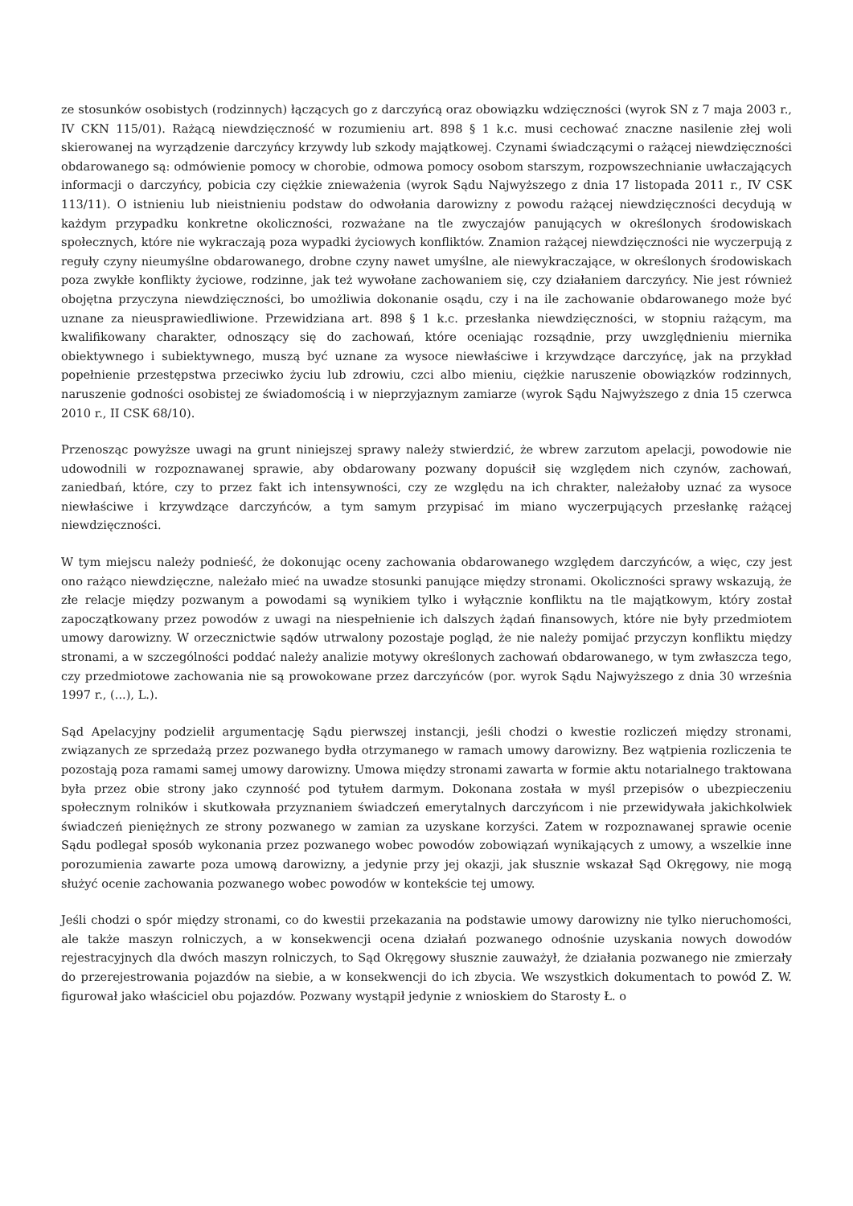ze stosunków osobistych (rodzinnych) łączących go z darczyńcą oraz obowiązku wdzięczności (wyrok SN z 7 maja 2003 r., IV CKN 115/01). Rażącą niewdzięczność w rozumieniu art. 898 § 1 k.c. musi cechować znaczne nasilenie złej woli skierowanej na wyrządzenie darczyńcy krzywdy lub szkody majątkowej. Czynami świadczącymi o rażącej niewdzięczności obdarowanego są: odmówienie pomocy w chorobie, odmowa pomocy osobom starszym, rozpowszechnianie uwłaczających informacji o darczyńcy, pobicia czy ciężkie znieważenia (wyrok Sądu Najwyższego z dnia 17 listopada 2011 r., IV CSK 113/11). O istnieniu lub nieistnieniu podstaw do odwołania darowizny z powodu rażącej niewdzięczności decydują w każdym przypadku konkretne okoliczności, rozważane na tle zwyczajów panujących w określonych środowiskach społecznych, które nie wykraczają poza wypadki życiowych konfliktów. Znamion rażącej niewdzięczności nie wyczerpują z reguły czyny nieumyślne obdarowanego, drobne czyny nawet umyślne, ale niewykraczające, w określonych środowiskach poza zwykłe konflikty życiowe, rodzinne, jak też wywołane zachowaniem się, czy działaniem darczyńcy. Nie jest również obojętna przyczyna niewdzięczności, bo umożliwia dokonanie osądu, czy i na ile zachowanie obdarowanego może być uznane za nieusprawiedliwione. Przewidziana art. 898 § 1 k.c. przesłanka niewdzięczności, w stopniu rażącym, ma kwalifikowany charakter, odnoszący się do zachowań, które oceniając rozsądnie, przy uwzględnieniu miernika obiektywnego i subiektywnego, muszą być uznane za wysoce niewłaściwe i krzywdzące darczyńcę, jak na przykład popełnienie przestępstwa przeciwko życiu lub zdrowiu, czci albo mieniu, ciężkie naruszenie obowiązków rodzinnych, naruszenie godności osobistej ze świadomością i w nieprzyjaznym zamiarze (wyrok Sądu Najwyższego z dnia 15 czerwca 2010 r., II CSK 68/10).
Przenosząc powyższe uwagi na grunt niniejszej sprawy należy stwierdzić, że wbrew zarzutom apelacji, powodowie nie udowodnili w rozpoznawanej sprawie, aby obdarowany pozwany dopuścił się względem nich czynów, zachowań, zaniedbań, które, czy to przez fakt ich intensywności, czy ze względu na ich chrakter, należałoby uznać za wysoce niewłaściwe i krzywdzące darczyńców, a tym samym przypisać im miano wyczerpujących przesłankę rażącej niewdzięczności.
W tym miejscu należy podnieść, że dokonując oceny zachowania obdarowanego względem darczyńców, a więc, czy jest ono rażąco niewdzięczne, należało mieć na uwadze stosunki panujące między stronami. Okoliczności sprawy wskazują, że złe relacje między pozwanym a powodami są wynikiem tylko i wyłącznie konfliktu na tle majątkowym, który został zapoczątkowany przez powodów z uwagi na niespełnienie ich dalszych żądań finansowych, które nie były przedmiotem umowy darowizny. W orzecznictwie sądów utrwalony pozostaje pogląd, że nie należy pomijać przyczyn konfliktu między stronami, a w szczególności poddać należy analizie motywy określonych zachowań obdarowanego, w tym zwłaszcza tego, czy przedmiotowe zachowania nie są prowokowane przez darczyńców (por. wyrok Sądu Najwyższego z dnia 30 września 1997 r., (...), L.).
Sąd Apelacyjny podzielił argumentację Sądu pierwszej instancji, jeśli chodzi o kwestie rozliczeń między stronami, związanych ze sprzedażą przez pozwanego bydła otrzymanego w ramach umowy darowizny. Bez wątpienia rozliczenia te pozostają poza ramami samej umowy darowizny. Umowa między stronami zawarta w formie aktu notarialnego traktowana była przez obie strony jako czynność pod tytułem darmym. Dokonana została w myśl przepisów o ubezpieczeniu społecznym rolników i skutkowała przyznaniem świadczeń emerytalnych darczyńcom i nie przewidywała jakichkolwiek świadczeń pieniężnych ze strony pozwanego w zamian za uzyskane korzyści. Zatem w rozpoznawanej sprawie ocenie Sądu podlegał sposób wykonania przez pozwanego wobec powodów zobowiązań wynikających z umowy, a wszelkie inne porozumienia zawarte poza umową darowizny, a jedynie przy jej okazji, jak słusznie wskazał Sąd Okręgowy, nie mogą służyć ocenie zachowania pozwanego wobec powodów w kontekście tej umowy.
Jeśli chodzi o spór między stronami, co do kwestii przekazania na podstawie umowy darowizny nie tylko nieruchomości, ale także maszyn rolniczych, a w konsekwencji ocena działań pozwanego odnośnie uzyskania nowych dowodów rejestracyjnych dla dwóch maszyn rolniczych, to Sąd Okręgowy słusznie zauważył, że działania pozwanego nie zmierzały do przerejestrowania pojazdów na siebie, a w konsekwencji do ich zbycia. We wszystkich dokumentach to powód Z. W. figurował jako właściciel obu pojazdów. Pozwany wystąpił jedynie z wnioskiem do Starosty Ł. o